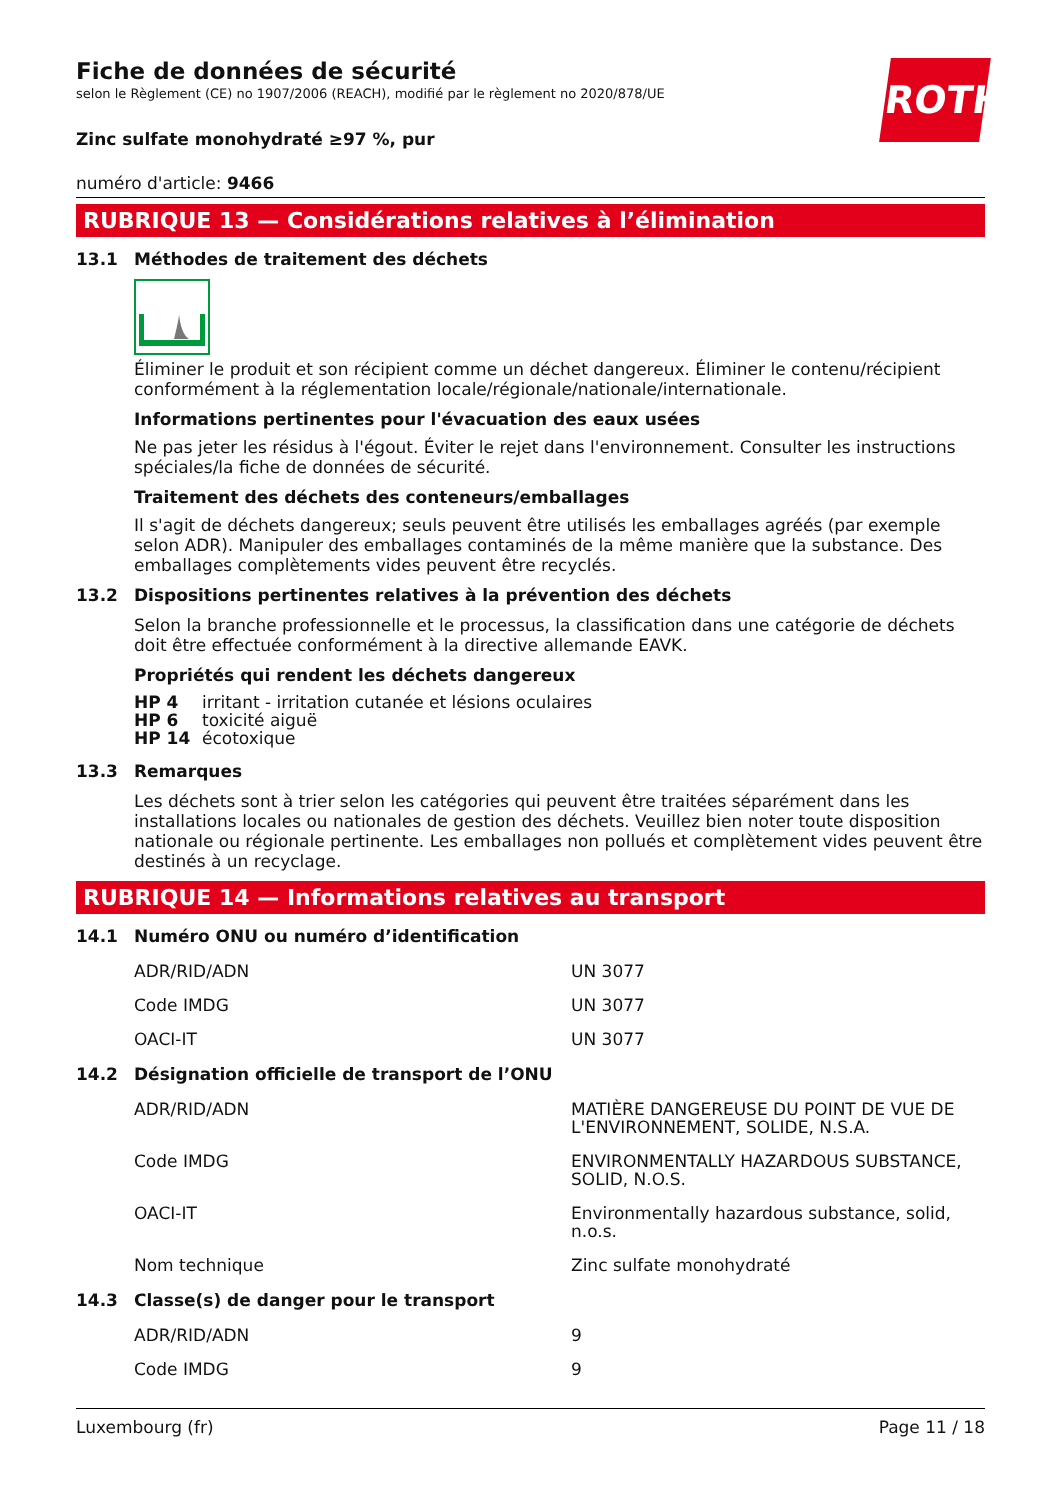ROTH
Fiche de données de sécurité
selon le Règlement (CE) no 1907/2006 (REACH), modifié par le règlement no 2020/878/UE
Zinc sulfate monohydraté ≥97 %, pur
numéro d'article: 9466
RUBRIQUE 13 — Considérations relatives à l’élimination
13.1 Méthodes de traitement des déchets
Éliminer le produit et son récipient comme un déchet dangereux. Éliminer le contenu/récipient conformément à la réglementation locale/régionale/nationale/internationale.
Informations pertinentes pour l'évacuation des eaux usées
Ne pas jeter les résidus à l'égout. Éviter le rejet dans l'environnement. Consulter les instructions spéciales/la fiche de données de sécurité.
Traitement des déchets des conteneurs/emballages
Il s'agit de déchets dangereux; seuls peuvent être utilisés les emballages agréés (par exemple selon ADR). Manipuler des emballages contaminés de la même manière que la substance. Des emballages complètements vides peuvent être recyclés.
13.2 Dispositions pertinentes relatives à la prévention des déchets
Selon la branche professionnelle et le processus, la classification dans une catégorie de déchets doit être effectuée conformément à la directive allemande EAVK.
Propriétés qui rendent les déchets dangereux
| HP 4 | irritant - irritation cutanée et lésions oculaires |
| HP 6 | toxicité aiguë |
| HP 14 | écotoxique |
13.3 Remarques
Les déchets sont à trier selon les catégories qui peuvent être traitées séparément dans les installations locales ou nationales de gestion des déchets. Veuillez bien noter toute disposition nationale ou régionale pertinente. Les emballages non pollués et complètement vides peuvent être destinés à un recyclage.
RUBRIQUE 14 — Informations relatives au transport
14.1 Numéro ONU ou numéro d’identification
| ADR/RID/ADN | UN 3077 |
| Code IMDG | UN 3077 |
| OACI-IT | UN 3077 |
14.2 Désignation officielle de transport de l’ONU
| ADR/RID/ADN | MATIÈRE DANGEREUSE DU POINT DE VUE DE L'ENVIRONNEMENT, SOLIDE, N.S.A. |
| Code IMDG | ENVIRONMENTALLY HAZARDOUS SUBSTANCE, SOLID, N.O.S. |
| OACI-IT | Environmentally hazardous substance, solid, n.o.s. |
| Nom technique | Zinc sulfate monohydraté |
14.3 Classe(s) de danger pour le transport
| ADR/RID/ADN | 9 |
| Code IMDG | 9 |
Luxembourg (fr) Page 11 / 18